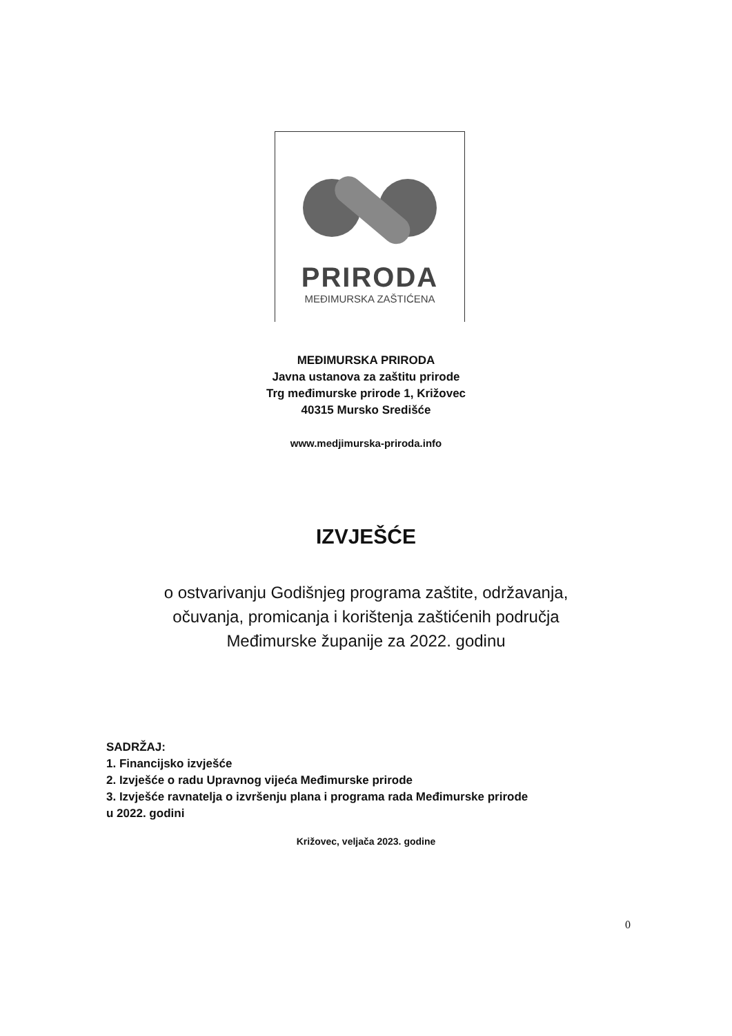PRIRODA
MEĐIMURSKA ZAŠTIĆENA
MEĐIMURSKA PRIRODA
Javna ustanova za zaštitu prirode
Trg međimurske prirode 1, Križovec
40315 Mursko Središće
www.medjimurska-priroda.info
IZVJEŠĆE
o ostvarivanju Godišnjeg programa zaštite, održavanja,
očuvanja, promicanja i korištenja zaštićenih područja
Međimurske županije za 2022. godinu
SADRŽAJ:
1. Financijsko izvješće
2. Izvješće o radu Upravnog vijeća Međimurske prirode
3. Izvješće ravnatelja o izvršenju plana i programa rada Međimurske prirode
u 2022. godini
Križovec, veljača 2023. godine
0